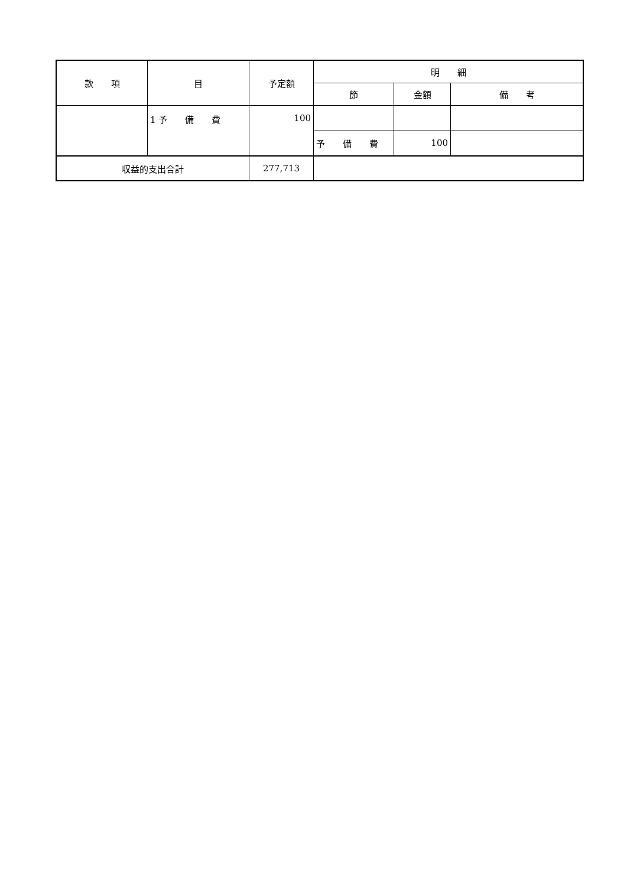| 款 項 | 目 | 予定額 | 明 細 | | |
| --- | --- | --- | --- | --- | --- |
| | | | 節 | 金額 | 備 考 |
| | 1 予 備 費 | 100 | | | |
| | | | 予 備 費 | 100 | |
| 収益的支出合計 | | 277,713 | | | |